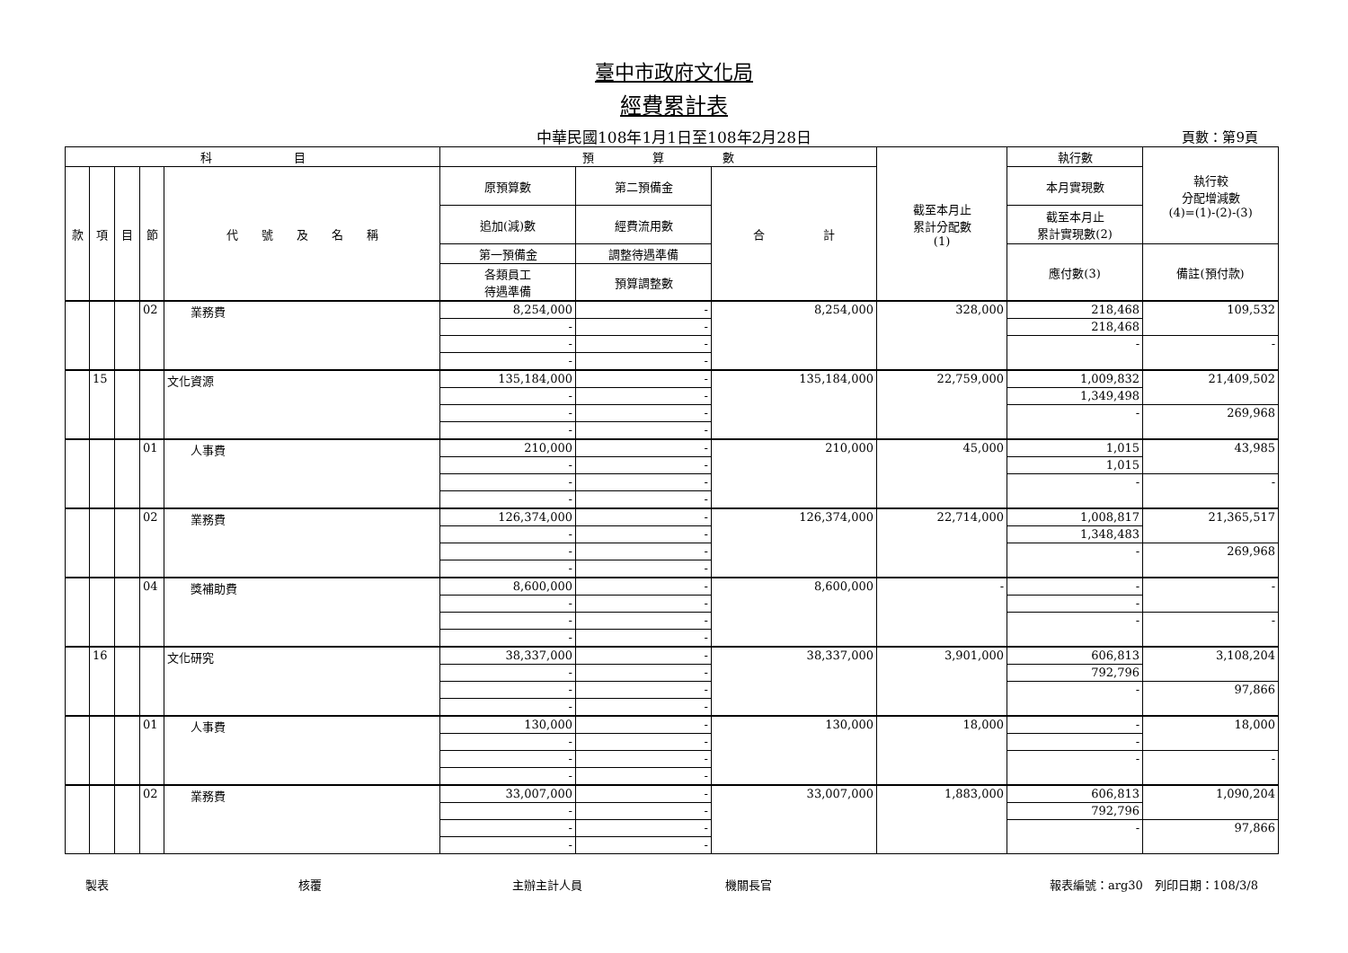臺中市政府文化局
經費累計表
中華民國108年1月1日至108年2月28日 頁數：第9頁
| 科 目 | | | | | 預 算 數 | | | 截至本月止 累計分配數 (1) | 執行數 | 執行較 分配增減數 (4)=(1)-(2)-(3) |
| --- | --- | --- | --- | --- | --- | --- | --- | --- | --- | --- |
| 款 | 項 | 目 | 節 | 代 號 及 名 稱 | 原預算數 | 第二預備金 | 合 計 | | 本月實現數 | |
| | | | | | 追加(減)數 | 經費流用數 | | | 截至本月止 累計實現數(2) | |
| | | | | | 第一預備金 | 調整待遇準備 | | | 應付數(3) | 備註(預付款) |
| | | | | | 各類員工 待遇準備 | 預算調整數 | | | | |
| | | | 02 | 業務費 | 8,254,000 | - | 8,254,000 | 328,000 | 218,468 | 109,532 |
| | | | | | - | - | | | 218,468 | |
| | | | | | - | - | | | - | - |
| | | | | | - | - | | | | |
| | 15 | | | 文化資源 | 135,184,000 | - | 135,184,000 | 22,759,000 | 1,009,832 | 21,409,502 |
| | | | | | - | - | | | 1,349,498 | |
| | | | | | - | - | | | - | 269,968 |
| | | | | | - | - | | | | |
| | | | 01 | 人事費 | 210,000 | - | 210,000 | 45,000 | 1,015 | 43,985 |
| | | | | | - | - | | | 1,015 | |
| | | | | | - | - | | | - | - |
| | | | | | - | - | | | | |
| | | | 02 | 業務費 | 126,374,000 | - | 126,374,000 | 22,714,000 | 1,008,817 | 21,365,517 |
| | | | | | - | - | | | 1,348,483 | |
| | | | | | - | - | | | - | 269,968 |
| | | | | | - | - | | | | |
| | | | 04 | 獎補助費 | 8,600,000 | - | 8,600,000 | - | - | - |
| | | | | | - | - | | | - | |
| | | | | | - | - | | | - | - |
| | | | | | - | - | | | | |
| | 16 | | | 文化研究 | 38,337,000 | - | 38,337,000 | 3,901,000 | 606,813 | 3,108,204 |
| | | | | | - | - | | | 792,796 | |
| | | | | | - | - | | | - | 97,866 |
| | | | | | - | - | | | | |
| | | | 01 | 人事費 | 130,000 | - | 130,000 | 18,000 | - | 18,000 |
| | | | | | - | - | | | - | |
| | | | | | - | - | | | - | - |
| | | | | | - | - | | | | |
| | | | 02 | 業務費 | 33,007,000 | - | 33,007,000 | 1,883,000 | 606,813 | 1,090,204 |
| | | | | | - | - | | | 792,796 | |
| | | | | | - | - | | | - | 97,866 |
| | | | | | - | - | | | | |
製表 核覆 主辦主計人員 機關長官 報表編號：arg30　列印日期：108/3/8